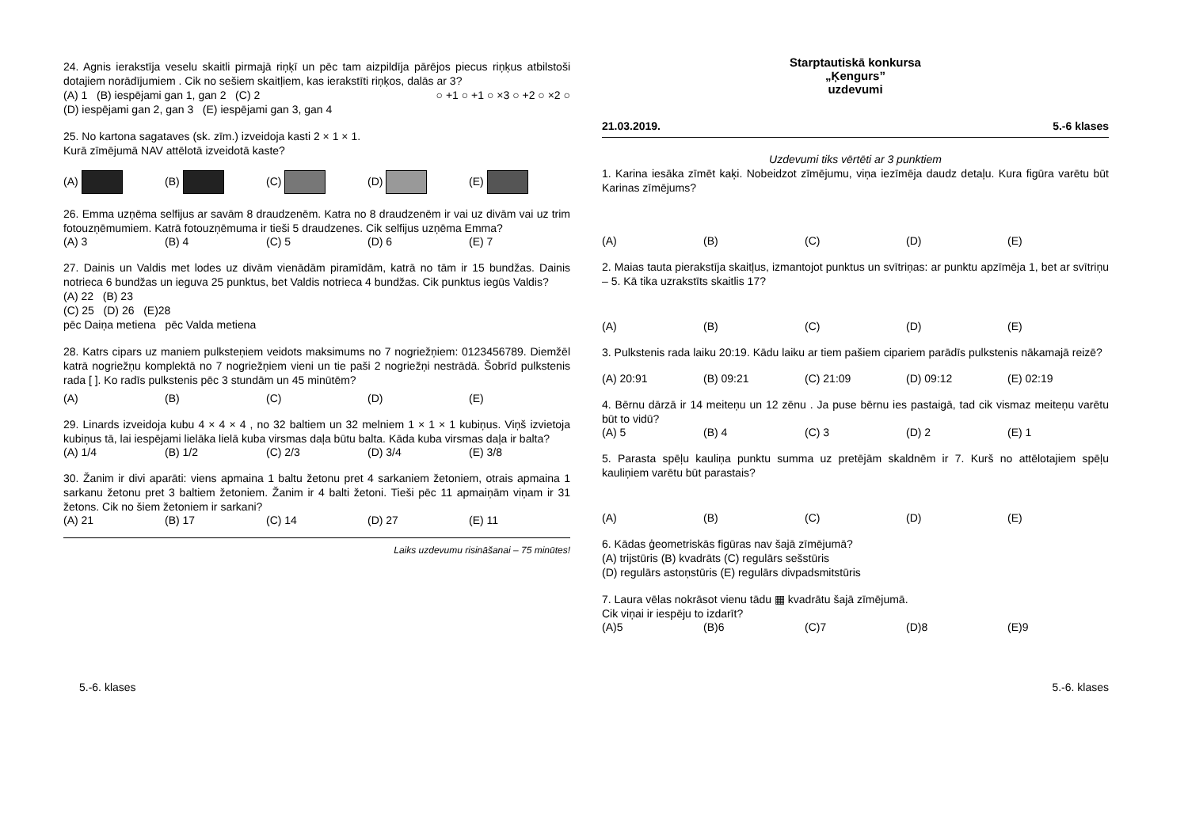24. Agnis ierakstīja veselu skaitli pirmajā riņķī un pēc tam aizpildīja pārējos piecus riņķus atbilstoši dotajiem norādījumiem . Cik no sešiem skaitļiem, kas ierakstīti riņķos, dalās ar 3? ○ +1 ○ +1 ○ ×3 ○ +2 ○ ×2 ○
(A) 1 (B) iespējami gan 1, gan 2 (C) 2
(D) iespējami gan 2, gan 3 (E) iespējami gan 3, gan 4
25. No kartona sagataves (sk. zīm.) izveidoja kasti 2 × 1 × 1.
Kurā zīmējumā NAV attēlotā izveidotā kaste?
(A) (B) (C) (D) (E)
26. Emma uzņēma selfijus ar savām 8 draudzenēm. Katra no 8 draudzenēm ir vai uz divām vai uz trim fotouzņēmumiem. Katrā fotouzņēmuma ir tieši 5 draudzenes. Cik selfijus uzņēma Emma?
(A) 3 (B) 4 (C) 5 (D) 6 (E) 7
27. Dainis un Valdis met lodes uz divām vienādām piramīdām, katrā no tām ir 15 bundžas. Dainis notrieca 6 bundžas un ieguva 25 punktus, bet Valdis notrieca 4 bundžas. Cik punktus iegūs Valdis?
(A) 22 (B) 23
(C) 25 (D) 26 (E)28
pēc Daiņa metiena pēc Valda metiena
28. Katrs cipars uz maniem pulksteņiem veidots maksimums no 7 nogriežņiem: 0123456789. Diemžēl katrā nogriežņu komplektā no 7 nogriežņiem vieni un tie paši 2 nogriežņi nestrādā. Šobrīd pulkstenis rada [ ]. Ko radīs pulkstenis pēc 3 stundām un 45 minūtēm?
(A) (B) (C) (D) (E)
29. Linards izveidoja kubu 4 × 4 × 4 , no 32 baltiem un 32 melniem 1 × 1 × 1 kubiņus. Viņš izvietoja kubiņus tā, lai iespējami lielāka lielā kuba virsmas daļa būtu balta. Kāda kuba virsmas daļa ir balta?
(A) 1/4 (B) 1/2 (C) 2/3 (D) 3/4 (E) 3/8
30. Žanim ir divi aparāti: viens apmaina 1 baltu žetonu pret 4 sarkaniem žetoniem, otrais apmaina 1 sarkanu žetonu pret 3 baltiem žetoniem. Žanim ir 4 balti žetoni. Tieši pēc 11 apmaiņām viņam ir 31 žetons. Cik no šiem žetoniem ir sarkani?
(A) 21 (B) 17 (C) 14 (D) 27 (E) 11
Laiks uzdevumu risināšanai – 75 minūtes!
Starptautiskā konkursa
„Ķengurs”
uzdevumi
21.03.2019. 5.-6 klases
Uzdevumi tiks vērtēti ar 3 punktiem
1. Karina iesāka zīmēt kaķi. Nobeidzot zīmējumu, viņa iezīmēja daudz detaļu. Kura figūra varētu būt Karinas zīmējums?
(A) (B) (C) (D) (E)
2. Maias tauta pierakstīja skaitļus, izmantojot punktus un svītriņas: ar punktu apzīmēja 1, bet ar svītriņu – 5. Kā tika uzrakstīts skaitlis 17?
(A) (B) (C) (D) (E)
3. Pulkstenis rada laiku 20:19. Kādu laiku ar tiem pašiem cipariem parādīs pulkstenis nākamajā reizē?
(A) 20:91 (B) 09:21 (C) 21:09 (D) 09:12 (E) 02:19
4. Bērnu dārzā ir 14 meiteņu un 12 zēnu . Ja puse bērnu ies pastaigā, tad cik vismaz meiteņu varētu būt to vidū?
(A) 5 (B) 4 (C) 3 (D) 2 (E) 1
5. Parasta spēļu kauliņa punktu summa uz pretējām skaldnēm ir 7. Kurš no attēlotajiem spēļu kauliņiem varētu būt parastais?
(A) (B) (C) (D) (E)
6. Kādas ģeometriskās figūras nav šajā zīmējumā?
(A) trijstūris (B) kvadrāts (C) regulārs sešstūris
(D) regulārs astoņstūris (E) regulārs divpadsmitstūris
7. Laura vēlas nokrāsot vienu tādu ▦ kvadrātu šajā zīmējumā.
Cik viņai ir iespēju to izdarīt?
(A)5 (B)6 (C)7 (D)8 (E)9
5.-6. klases 5.-6. klases